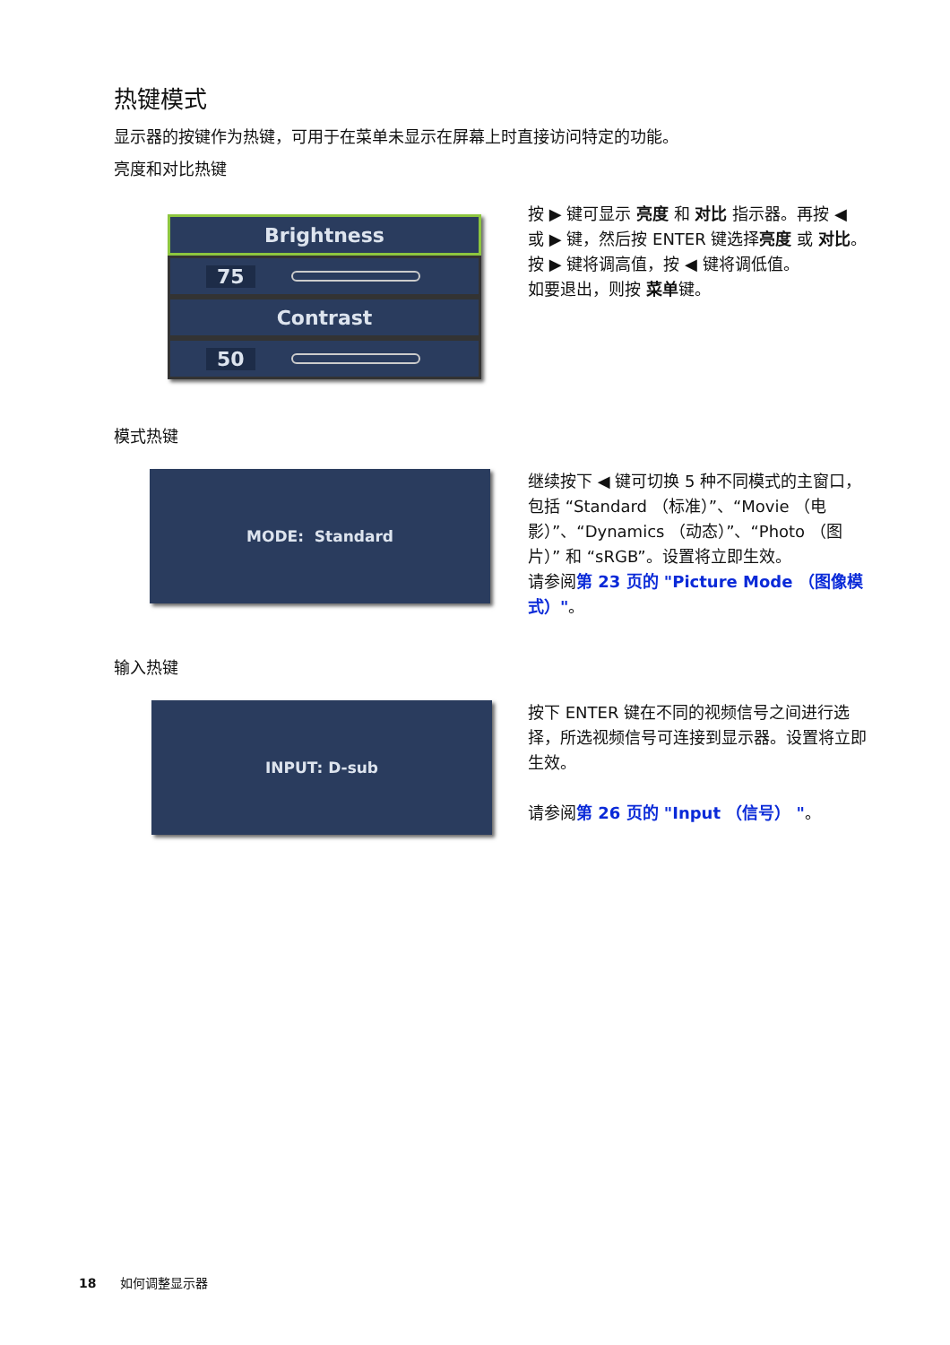热键模式
显示器的按键作为热键，可用于在菜单未显示在屏幕上时直接访问特定的功能。
亮度和对比热键
Brightness
75
Contrast
50
按 ▶ 键可显示 亮度 和 对比 指示器。再按 ◀ 或 ▶ 键，然后按 ENTER 键选择亮度 或 对比。按 ▶ 键将调高值，按 ◀ 键将调低值。
如要退出，则按 菜单键。
模式热键
MODE: Standard
继续按下 ◀ 键可切换 5 种不同模式的主窗口，包括 “Standard （标准）”、“Movie （电影）”、“Dynamics （动态）”、“Photo （图片）” 和 “sRGB”。设置将立即生效。
请参阅第 23 页的 "Picture Mode （图像模式）"。
输入热键
INPUT: D-sub
按下 ENTER 键在不同的视频信号之间进行选择，所选视频信号可连接到显示器。设置将立即生效。
请参阅第 26 页的 "Input （信号） "。
18 如何调整显示器